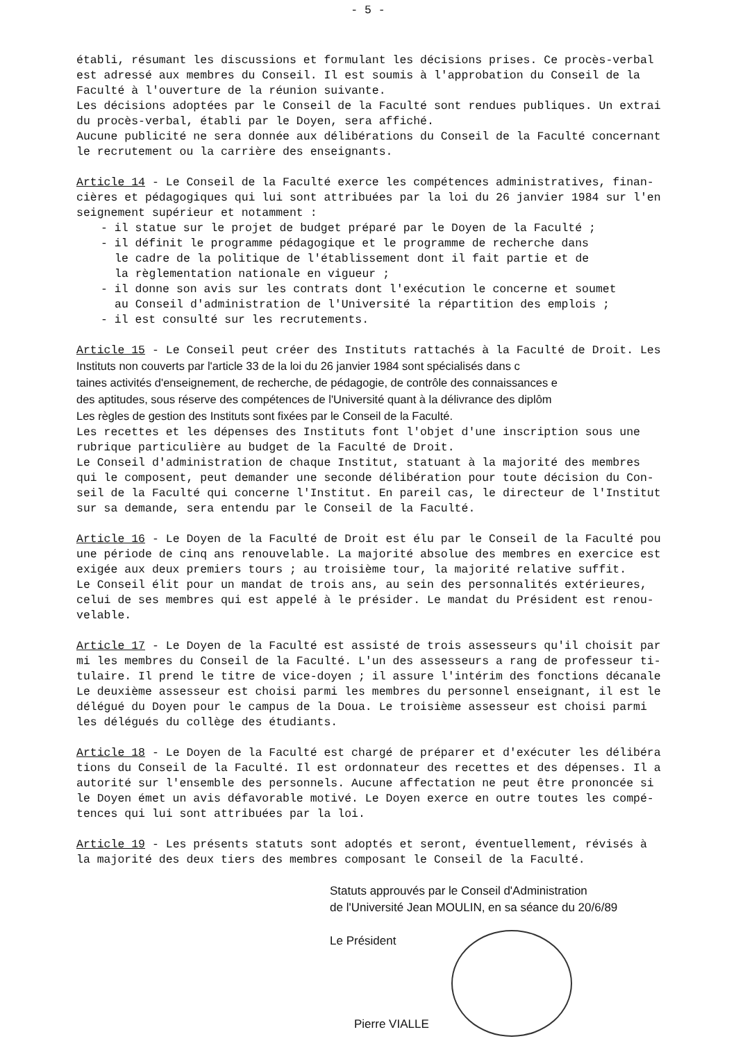- 5 -
établi, résumant les discussions et formulant les décisions prises. Ce procès-verbal
est adressé aux membres du Conseil. Il est soumis à l'approbation du Conseil de la
Faculté à l'ouverture de la réunion suivante.
Les décisions adoptées par le Conseil de la Faculté sont rendues publiques. Un extrai
du procès-verbal, établi par le Doyen, sera affiché.
Aucune publicité ne sera donnée aux délibérations du Conseil de la Faculté concernant
le recrutement ou la carrière des enseignants.
Article 14 - Le Conseil de la Faculté exerce les compétences administratives, finan-
cières et pédagogiques qui lui sont attribuées par la loi du 26 janvier 1984 sur l'en
seignement supérieur et notamment :
- il statue sur le projet de budget préparé par le Doyen de la Faculté ;
- il définit le programme pédagogique et le programme de recherche dans
le cadre de la politique de l'établissement dont il fait partie et de
la règlementation nationale en vigueur ;
- il donne son avis sur les contrats dont l'exécution le concerne et soumet
au Conseil d'administration de l'Université la répartition des emplois ;
- il est consulté sur les recrutements.
Article 15 - Le Conseil peut créer des Instituts rattachés à la Faculté de Droit. Les
Instituts non couverts par l'article 33 de la loi du 26 janvier 1984 sont spécialisés dans c
taines activités d'enseignement, de recherche, de pédagogie, de contrôle des connaissances e
des aptitudes, sous réserve des compétences de l'Université quant à la délivrance des diplôm
Les règles de gestion des Instituts sont fixées par le Conseil de la Faculté.
Les recettes et les dépenses des Instituts font l'objet d'une inscription sous une
rubrique particulière au budget de la Faculté de Droit.
Le Conseil d'administration de chaque Institut, statuant à la majorité des membres
qui le composent, peut demander une seconde délibération pour toute décision du Con-
seil de la Faculté qui concerne l'Institut. En pareil cas, le directeur de l'Institut
sur sa demande, sera entendu par le Conseil de la Faculté.
Article 16 - Le Doyen de la Faculté de Droit est élu par le Conseil de la Faculté pou
une période de cinq ans renouvelable. La majorité absolue des membres en exercice est
exigée aux deux premiers tours ; au troisième tour, la majorité relative suffit.
Le Conseil élit pour un mandat de trois ans, au sein des personnalités extérieures,
celui de ses membres qui est appelé à le présider. Le mandat du Président est renou-
velable.
Article 17 - Le Doyen de la Faculté est assisté de trois assesseurs qu'il choisit par
mi les membres du Conseil de la Faculté. L'un des assesseurs a rang de professeur ti-
tulaire. Il prend le titre de vice-doyen ; il assure l'intérim des fonctions décanale
Le deuxième assesseur est choisi parmi les membres du personnel enseignant, il est le
délégué du Doyen pour le campus de la Doua. Le troisième assesseur est choisi parmi
les délégués du collège des étudiants.
Article 18 - Le Doyen de la Faculté est chargé de préparer et d'exécuter les délibéra
tions du Conseil de la Faculté. Il est ordonnateur des recettes et des dépenses. Il a
autorité sur l'ensemble des personnels. Aucune affectation ne peut être prononcée si
le Doyen émet un avis défavorable motivé. Le Doyen exerce en outre toutes les compé-
tences qui lui sont attribuées par la loi.
Article 19 - Les présents statuts sont adoptés et seront, éventuellement, révisés à
la majorité des deux tiers des membres composant le Conseil de la Faculté.
Statuts approuvés par le Conseil d'Administration
de l'Université Jean MOULIN, en sa séance du 20/6/89
Le Président
Pierre VIALLE